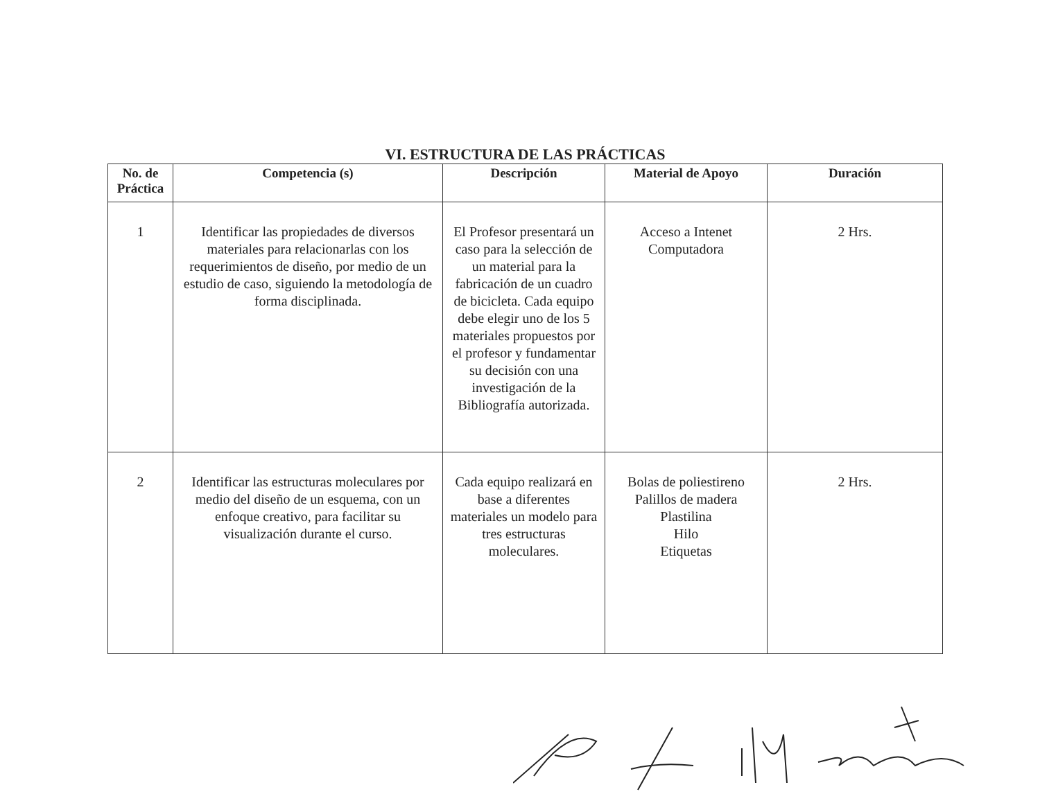VI. ESTRUCTURA DE LAS PRÁCTICAS
| No. de Práctica | Competencia (s) | Descripción | Material de Apoyo | Duración |
| --- | --- | --- | --- | --- |
| 1 | Identificar las propiedades de diversos materiales para relacionarlas con los requerimientos de diseño, por medio de un estudio de caso, siguiendo la metodología de forma disciplinada. | El Profesor presentará un caso para la selección de un material para la fabricación de un cuadro de bicicleta. Cada equipo debe elegir uno de los 5 materiales propuestos por el profesor y fundamentar su decisión con una investigación de la Bibliografía autorizada. | Acceso a Intenet Computadora | 2 Hrs. |
| 2 | Identificar las estructuras moleculares por medio del diseño de un esquema, con un enfoque creativo, para facilitar su visualización durante el curso. | Cada equipo realizará en base a diferentes materiales un modelo para tres estructuras moleculares. | Bolas de poliestireno Palillos de madera Plastilina Hilo Etiquetas | 2 Hrs. |